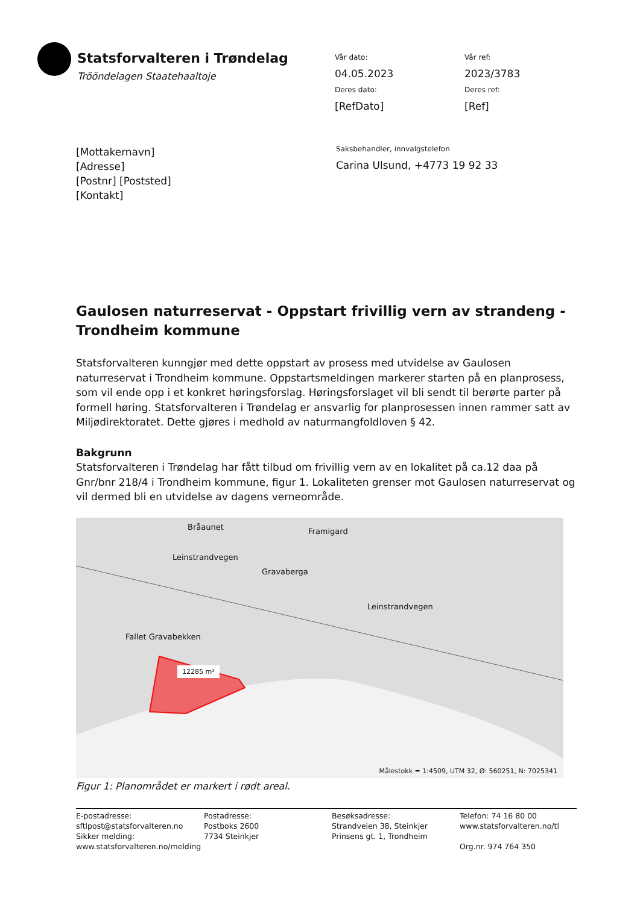Statsforvalteren i Trøndelag
Trööndelagen Staatehaaltoje
Vår dato:
04.05.2023
Vår ref:
2023/3783
Deres dato:
[RefDato]
Deres ref:
[Ref]
[Mottakernavn]
[Adresse]
[Postnr] [Poststed]
[Kontakt]
Saksbehandler, innvalgstelefon
Carina Ulsund, +4773 19 92 33
Gaulosen naturreservat - Oppstart frivillig vern av strandeng - Trondheim kommune
Statsforvalteren kunngjør med dette oppstart av prosess med utvidelse av Gaulosen naturreservat i Trondheim kommune. Oppstartsmeldingen markerer starten på en planprosess, som vil ende opp i et konkret høringsforslag. Høringsforslaget vil bli sendt til berørte parter på formell høring. Statsforvalteren i Trøndelag er ansvarlig for planprosessen innen rammer satt av Miljødirektoratet. Dette gjøres i medhold av naturmangfoldloven § 42.
Bakgrunn
Statsforvalteren i Trøndelag har fått tilbud om frivillig vern av en lokalitet på ca.12 daa på Gnr/bnr 218/4 i Trondheim kommune, figur 1. Lokaliteten grenser mot Gaulosen naturreservat og vil dermed bli en utvidelse av dagens verneområde.
Bråaunet Framigard
Leinstrandvegen
Gravaberga
Leinstrandvegen
Fallet Gravabekken
12285 m²
Målestokk = 1:4509, UTM 32, Ø: 560251, N: 7025341
Figur 1: Planområdet er markert i rødt areal.
E-postadresse:
sftlpost@statsforvalteren.no
Sikker melding:
www.statsforvalteren.no/melding
Postadresse:
Postboks 2600
7734 Steinkjer
Besøksadresse:
Strandveien 38, Steinkjer
Prinsens gt. 1, Trondheim
Telefon: 74 16 80 00
www.statsforvalteren.no/tl
Org.nr. 974 764 350